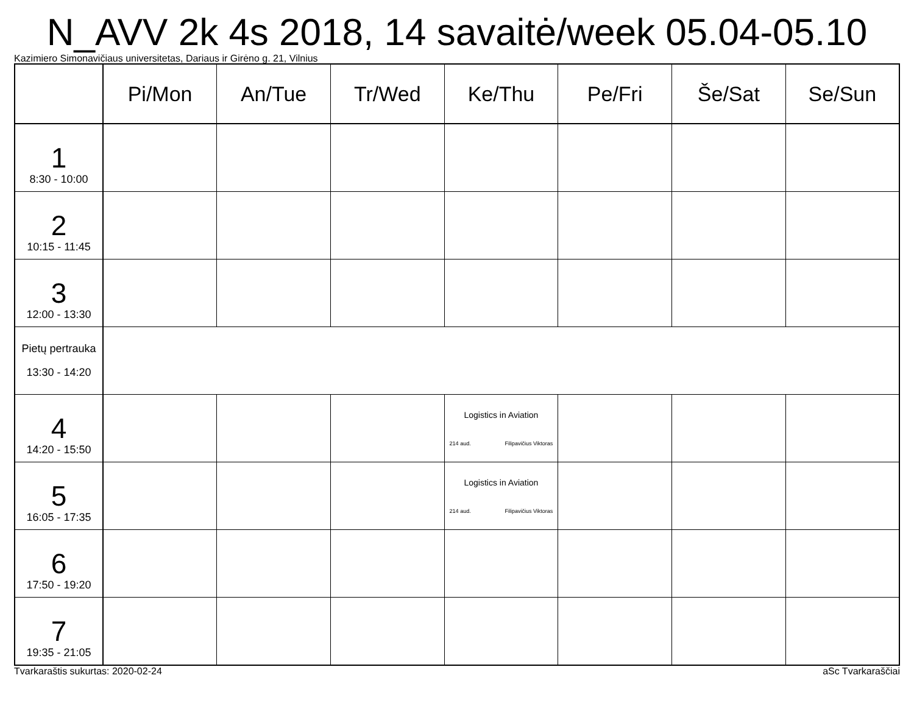N_AVV 2k 4s 2018, 14 savaitė/week 05.04-05.10
Kazimiero Simonavičiaus universitetas, Dariaus ir Girėno g. 21, Vilnius
| | Pi/Mon | An/Tue | Tr/Wed | Ke/Thu | Pe/Fri | Še/Sat | Se/Sun |
| --- | --- | --- | --- | --- | --- | --- | --- |
| 1 8:30 - 10:00 | | | | | | | |
| 2 10:15 - 11:45 | | | | | | | |
| 3 12:00 - 13:30 | | | | | | | |
| Pietų pertrauka 13:30 - 14:20 | | | | | | | |
| 4 14:20 - 15:50 | | | | Logistics in Aviation 214 aud. Filipavičius Viktoras | | | |
| 5 16:05 - 17:35 | | | | Logistics in Aviation 214 aud. Filipavičius Viktoras | | | |
| 6 17:50 - 19:20 | | | | | | | |
| 7 19:35 - 21:05 | | | | | | | |
Tvarkaraštis sukurtas: 2020-02-24 aSc Tvarkaraščiai